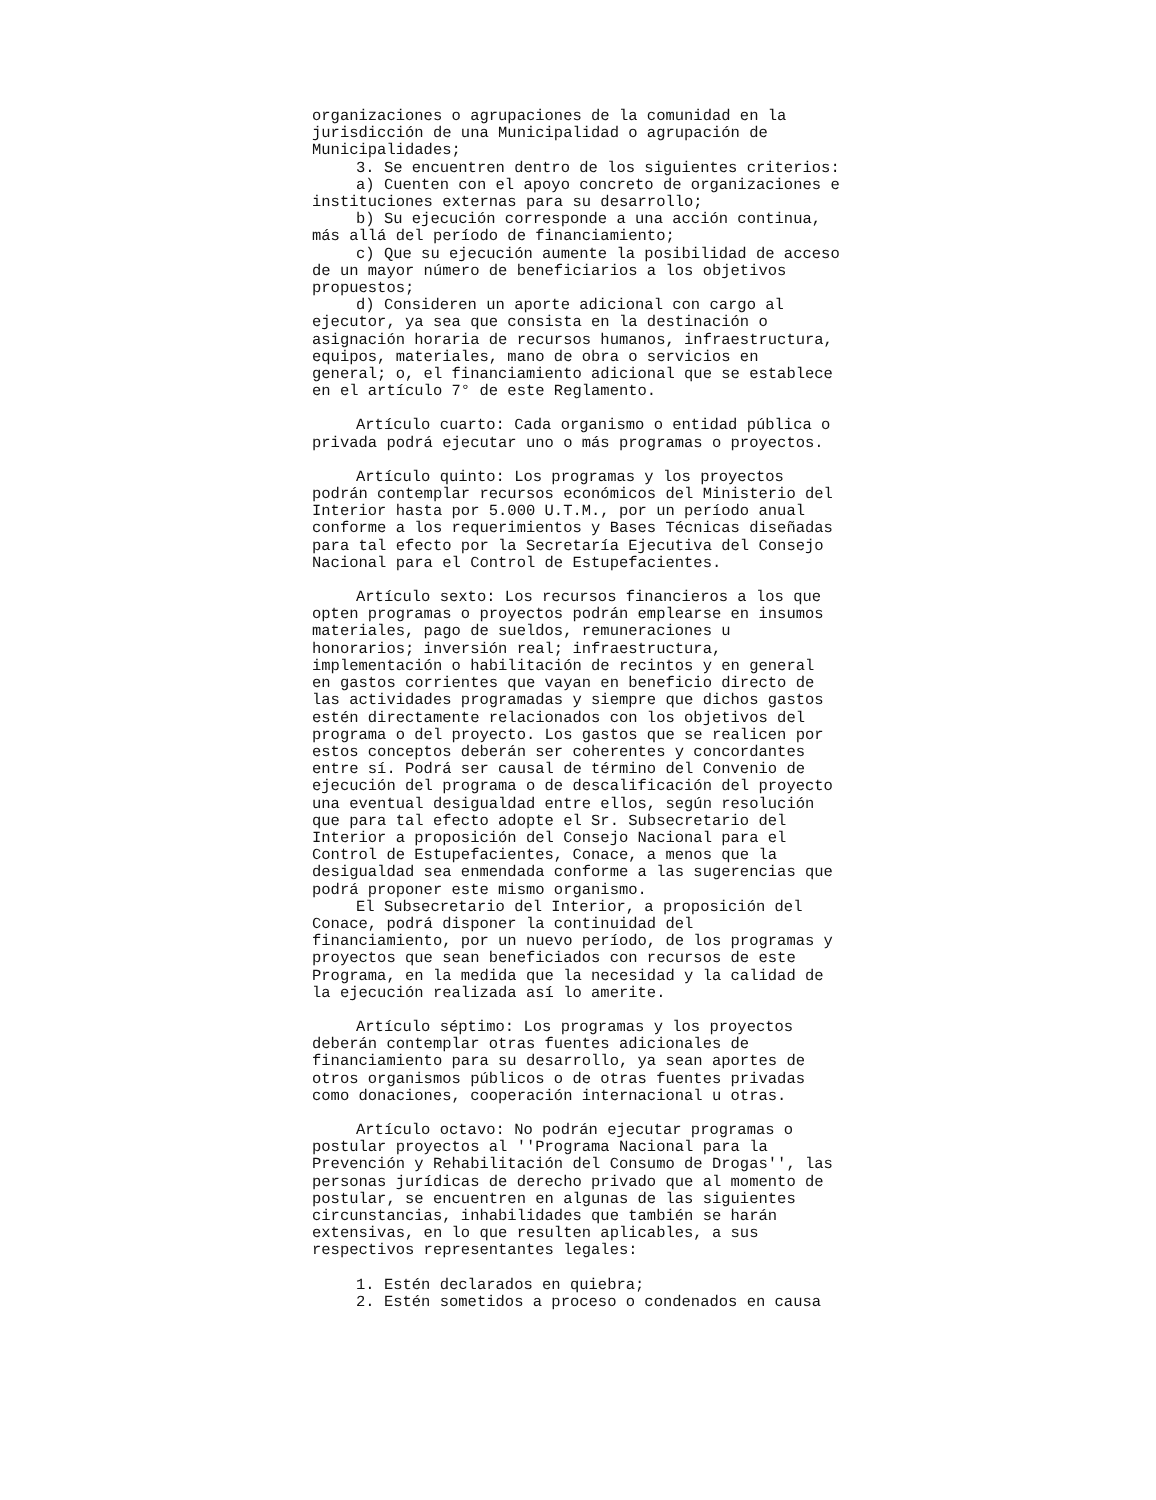organizaciones o agrupaciones de la comunidad en la jurisdicción de una Municipalidad o agrupación de Municipalidades;
3. Se encuentren dentro de los siguientes criterios:
a) Cuenten con el apoyo concreto de organizaciones e instituciones externas para su desarrollo;
b) Su ejecución corresponde a una acción continua, más allá del período de financiamiento;
c) Que su ejecución aumente la posibilidad de acceso de un mayor número de beneficiarios a los objetivos propuestos;
d) Consideren un aporte adicional con cargo al ejecutor, ya sea que consista en la destinación o asignación horaria de recursos humanos, infraestructura, equipos, materiales, mano de obra o servicios en general; o, el financiamiento adicional que se establece en el artículo 7° de este Reglamento.
Artículo cuarto: Cada organismo o entidad pública o privada podrá ejecutar uno o más programas o proyectos.
Artículo quinto: Los programas y los proyectos podrán contemplar recursos económicos del Ministerio del Interior hasta por 5.000 U.T.M., por un período anual conforme a los requerimientos y Bases Técnicas diseñadas para tal efecto por la Secretaría Ejecutiva del Consejo Nacional para el Control de Estupefacientes.
Artículo sexto: Los recursos financieros a los que opten programas o proyectos podrán emplearse en insumos materiales, pago de sueldos, remuneraciones u honorarios; inversión real; infraestructura, implementación o habilitación de recintos y en general en gastos corrientes que vayan en beneficio directo de las actividades programadas y siempre que dichos gastos estén directamente relacionados con los objetivos del programa o del proyecto. Los gastos que se realicen por estos conceptos deberán ser coherentes y concordantes entre sí. Podrá ser causal de término del Convenio de ejecución del programa o de descalificación del proyecto una eventual desigualdad entre ellos, según resolución que para tal efecto adopte el Sr. Subsecretario del Interior a proposición del Consejo Nacional para el Control de Estupefacientes, Conace, a menos que la desigualdad sea enmendada conforme a las sugerencias que podrá proponer este mismo organismo.
El Subsecretario del Interior, a proposición del Conace, podrá disponer la continuidad del financiamiento, por un nuevo período, de los programas y proyectos que sean beneficiados con recursos de este Programa, en la medida que la necesidad y la calidad de la ejecución realizada así lo amerite.
Artículo séptimo: Los programas y los proyectos deberán contemplar otras fuentes adicionales de financiamiento para su desarrollo, ya sean aportes de otros organismos públicos o de otras fuentes privadas como donaciones, cooperación internacional u otras.
Artículo octavo: No podrán ejecutar programas o postular proyectos al ''Programa Nacional para la Prevención y Rehabilitación del Consumo de Drogas'', las personas jurídicas de derecho privado que al momento de postular, se encuentren en algunas de las siguientes circunstancias, inhabilidades que también se harán extensivas, en lo que resulten aplicables, a sus respectivos representantes legales:
1. Estén declarados en quiebra;
2. Estén sometidos a proceso o condenados en causa